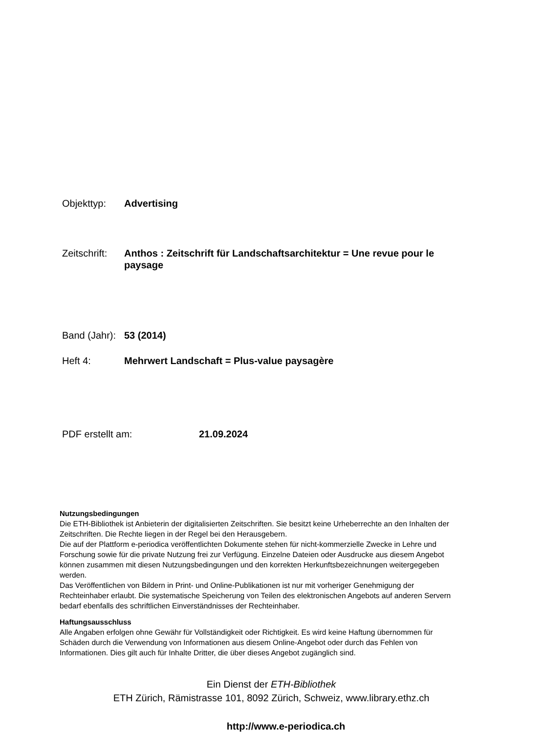Objekttyp: Advertising
Zeitschrift:
Anthos : Zeitschrift für Landschaftsarchitektur = Une revue pour le paysage
Band (Jahr):
53 (2014)
Heft 4: Mehrwert Landschaft = Plus-value paysagère
PDF erstellt am: 21.09.2024
Nutzungsbedingungen
Die ETH-Bibliothek ist Anbieterin der digitalisierten Zeitschriften. Sie besitzt keine Urheberrechte an den Inhalten der Zeitschriften. Die Rechte liegen in der Regel bei den Herausgebern.
Die auf der Plattform e-periodica veröffentlichten Dokumente stehen für nicht-kommerzielle Zwecke in Lehre und Forschung sowie für die private Nutzung frei zur Verfügung. Einzelne Dateien oder Ausdrucke aus diesem Angebot können zusammen mit diesen Nutzungsbedingungen und den korrekten Herkunftsbezeichnungen weitergegeben werden.
Das Veröffentlichen von Bildern in Print- und Online-Publikationen ist nur mit vorheriger Genehmigung der Rechteinhaber erlaubt. Die systematische Speicherung von Teilen des elektronischen Angebots auf anderen Servern bedarf ebenfalls des schriftlichen Einverständnisses der Rechteinhaber.
Haftungsausschluss
Alle Angaben erfolgen ohne Gewähr für Vollständigkeit oder Richtigkeit. Es wird keine Haftung übernommen für Schäden durch die Verwendung von Informationen aus diesem Online-Angebot oder durch das Fehlen von Informationen. Dies gilt auch für Inhalte Dritter, die über dieses Angebot zugänglich sind.
Ein Dienst der ETH-Bibliothek
ETH Zürich, Rämistrasse 101, 8092 Zürich, Schweiz, www.library.ethz.ch
http://www.e-periodica.ch